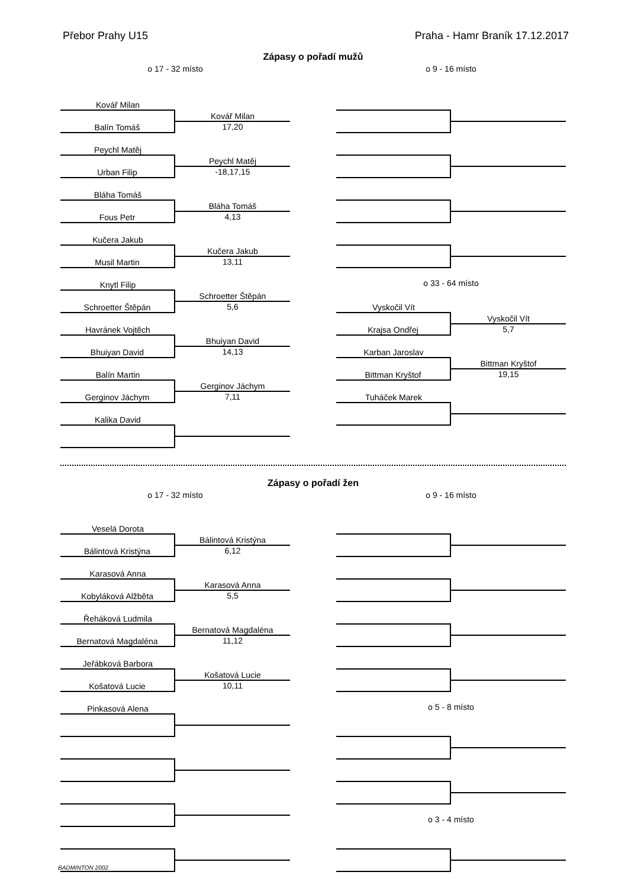Přebor Prahy U15 Praha - Hamr Braník 17.12.2017
Zápasy o pořadí mužů
o 17 - 32 místo
Kovář Milan
Balín Tomáš
Kovář Milan
17,20
Peychl Matěj
Urban Filip
Peychl Matěj
-18,17,15
Bláha Tomáš
Fous Petr
Bláha Tomáš
4,13
Kučera Jakub
Musil Martin
Kučera Jakub
13,11
Knytl Filip
Schroetter Štěpán
Schroetter Štěpán
5,6
Havránek Vojtěch
Bhuiyan David
Bhuiyan David
14,13
Balín Martin
Gerginov Jáchym
Gerginov Jáchym
7,11
Kalika David
o 9 - 16 místo
o 33 - 64 místo
Vyskočil Vít
Krajsa Ondřej
Vyskočil Vít
5,7
Karban Jaroslav
Bittman Kryštof
Bittman Kryštof
19,15
Tuháček Marek
Zápasy o pořadí žen
o 17 - 32 místo
Veselá Dorota
Bálintová Kristýna
Bálintová Kristýna
6,12
Karasová Anna
Kobyláková Alžběta
Karasová Anna
5,5
Řeháková Ludmila
Bernatová Magdaléna
Bernatová Magdaléna
11,12
Jeřábková Barbora
Košatová Lucie
Košatová Lucie
10,11
Pinkasová Alena
o 9 - 16 místo
o 5 - 8 místo
o 3 - 4 místo
BADMINTON 2002